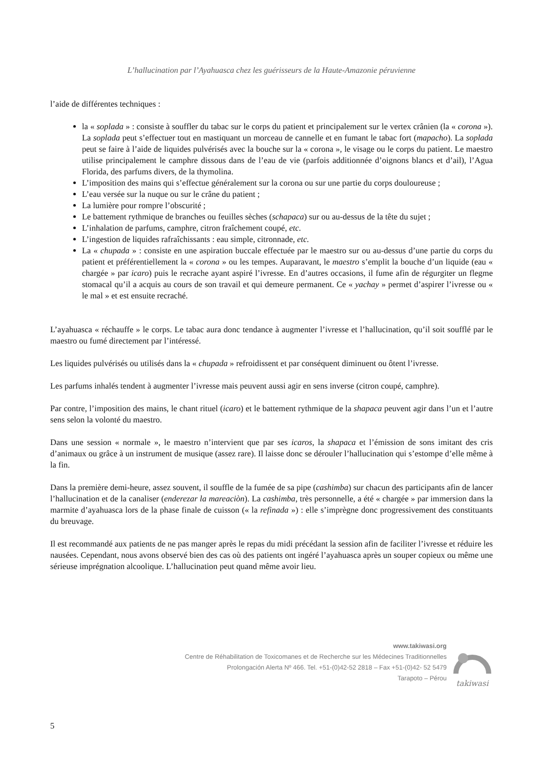L’hallucination par l’Ayahuasca chez les guérisseurs de la Haute-Amazonie péruvienne
l’aide de différentes techniques :
la « soplada » : consiste à souffler du tabac sur le corps du patient et principalement sur le vertex crânien (la « corona »). La soplada peut s’effectuer tout en mastiquant un morceau de cannelle et en fumant le tabac fort (mapacho). La soplada peut se faire à l’aide de liquides pulvérisés avec la bouche sur la « corona », le visage ou le corps du patient. Le maestro utilise principalement le camphre dissous dans de l’eau de vie (parfois additionnée d’oignons blancs et d’ail), l’Agua Florida, des parfums divers, de la thymolina.
L’imposition des mains qui s’effectue généralement sur la corona ou sur une partie du corps douloureuse ;
L’eau versée sur la nuque ou sur le crâne du patient ;
La lumière pour rompre l’obscurité ;
Le battement rythmique de branches ou feuilles sèches (schapaca) sur ou au-dessus de la tête du sujet ;
L’inhalation de parfums, camphre, citron fraîchement coupé, etc.
L’ingestion de liquides rafraîchissants : eau simple, citronnade, etc.
La « chupada » : consiste en une aspiration buccale effectuée par le maestro sur ou au-dessus d’une partie du corps du patient et préférentiellement la « corona » ou les tempes. Auparavant, le maestro s’emplit la bouche d’un liquide (eau « chargée » par icaro) puis le recrache ayant aspiré l’ivresse. En d’autres occasions, il fume afin de régurgiter un flegme stomacal qu’il a acquis au cours de son travail et qui demeure permanent. Ce « yachay » permet d’aspirer l’ivresse ou « le mal » et est ensuite recraché.
L’ayahuasca « réchauffe » le corps. Le tabac aura donc tendance à augmenter l’ivresse et l’hallucination, qu’il soit soufflé par le maestro ou fumé directement par l’intéressé.
Les liquides pulvérisés ou utilisés dans la « chupada » refroidissent et par conséquent diminuent ou ôtent l’ivresse.
Les parfums inhalés tendent à augmenter l’ivresse mais peuvent aussi agir en sens inverse (citron coupé, camphre).
Par contre, l’imposition des mains, le chant rituel (icaro) et le battement rythmique de la shapaca peuvent agir dans l’un et l’autre sens selon la volonté du maestro.
Dans une session « normale », le maestro n’intervient que par ses icaros, la shapaca et l’émission de sons imitant des cris d’animaux ou grâce à un instrument de musique (assez rare). Il laisse donc se dérouler l’hallucination qui s’estompe d’elle même à la fin.
Dans la première demi-heure, assez souvent, il souffle de la fumée de sa pipe (cashimba) sur chacun des participants afin de lancer l’hallucination et de la canaliser (enderezar la mareaciòn). La cashimba, très personnelle, a été « chargée » par immersion dans la marmite d’ayahuasca lors de la phase finale de cuisson (« la refinada ») : elle s’imprègne donc progressivement des constituants du breuvage.
Il est recommandé aux patients de ne pas manger après le repas du midi précédant la session afin de faciliter l’ivresse et réduire les nausées. Cependant, nous avons observé bien des cas où des patients ont ingéré l’ayahuasca après un souper copieux ou même une sérieuse imprégnation alcoolique. L’hallucination peut quand même avoir lieu.
www.takiwasi.org
Centre de Réhabilitation de Toxicomanes et de Recherche sur les Médecines Traditionnelles
Prolongación Alerta Nº 466. Tel. +51-(0)42-52 2818 – Fax +51-(0)42- 52 5479
Tarapoto – Pérou
takiwasi
5